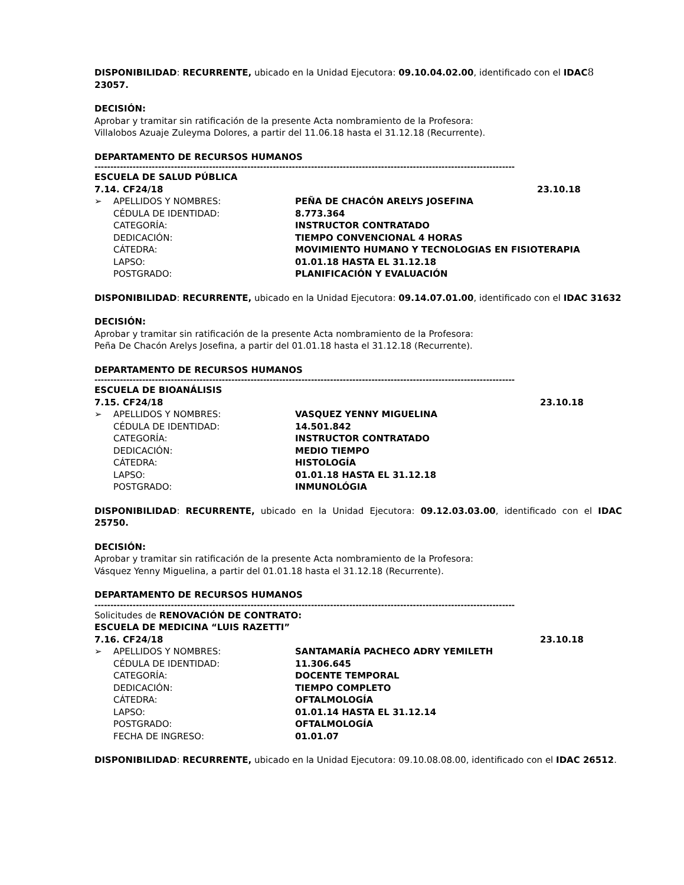DISPONIBILIDAD: RECURRENTE, ubicado en la Unidad Ejecutora: 09.10.04.02.00, identificado con el IDAC 8
23057.
DECISIÓN:
Aprobar y tramitar sin ratificación de la presente Acta nombramiento de la Profesora:
Villalobos Azuaje Zuleyma Dolores, a partir del 11.06.18 hasta el 31.12.18 (Recurrente).
DEPARTAMENTO DE RECURSOS HUMANOS
------------------------------------------------------------------------------------------------------------------------------------
ESCUELA DE SALUD PÚBLICA
7.14. CF24/18 23.10.18
➢ APELLIDOS Y NOMBRES: PEÑA DE CHACÓN ARELYS JOSEFINA
CÉDULA DE IDENTIDAD: 8.773.364
CATEGORÍA: INSTRUCTOR CONTRATADO
DEDICACIÓN: TIEMPO CONVENCIONAL 4 HORAS
CÁTEDRA: MOVIMIENTO HUMANO Y TECNOLOGIAS EN FISIOTERAPIA
LAPSO: 01.01.18 HASTA EL 31.12.18
POSTGRADO: PLANIFICACIÓN Y EVALUACIÓN
DISPONIBILIDAD: RECURRENTE, ubicado en la Unidad Ejecutora: 09.14.07.01.00, identificado con el IDAC 31632
DECISIÓN:
Aprobar y tramitar sin ratificación de la presente Acta nombramiento de la Profesora:
Peña De Chacón Arelys Josefina, a partir del 01.01.18 hasta el 31.12.18 (Recurrente).
DEPARTAMENTO DE RECURSOS HUMANOS
------------------------------------------------------------------------------------------------------------------------------------
ESCUELA DE BIOANÁLISIS
7.15. CF24/18 23.10.18
➢ APELLIDOS Y NOMBRES: VASQUEZ YENNY MIGUELINA
CÉDULA DE IDENTIDAD: 14.501.842
CATEGORÍA: INSTRUCTOR CONTRATADO
DEDICACIÓN: MEDIO TIEMPO
CÁTEDRA: HISTOLOGÍA
LAPSO: 01.01.18 HASTA EL 31.12.18
POSTGRADO: INMUNOLÓGIA
DISPONIBILIDAD: RECURRENTE, ubicado en la Unidad Ejecutora: 09.12.03.03.00, identificado con el IDAC 25750.
DECISIÓN:
Aprobar y tramitar sin ratificación de la presente Acta nombramiento de la Profesora:
Vásquez Yenny Miguelina, a partir del 01.01.18 hasta el 31.12.18 (Recurrente).
DEPARTAMENTO DE RECURSOS HUMANOS
------------------------------------------------------------------------------------------------------------------------------------
Solicitudes de RENOVACIÓN DE CONTRATO:
ESCUELA DE MEDICINA “LUIS RAZETTI”
7.16. CF24/18 23.10.18
➢ APELLIDOS Y NOMBRES: SANTAMARÍA PACHECO ADRY YEMILETH
CÉDULA DE IDENTIDAD: 11.306.645
CATEGORÍA: DOCENTE TEMPORAL
DEDICACIÓN: TIEMPO COMPLETO
CÁTEDRA: OFTALMOLOGÍA
LAPSO: 01.01.14 HASTA EL 31.12.14
POSTGRADO: OFTALMOLOGÍA
FECHA DE INGRESO: 01.01.07
DISPONIBILIDAD: RECURRENTE, ubicado en la Unidad Ejecutora: 09.10.08.08.00, identificado con el IDAC 26512.